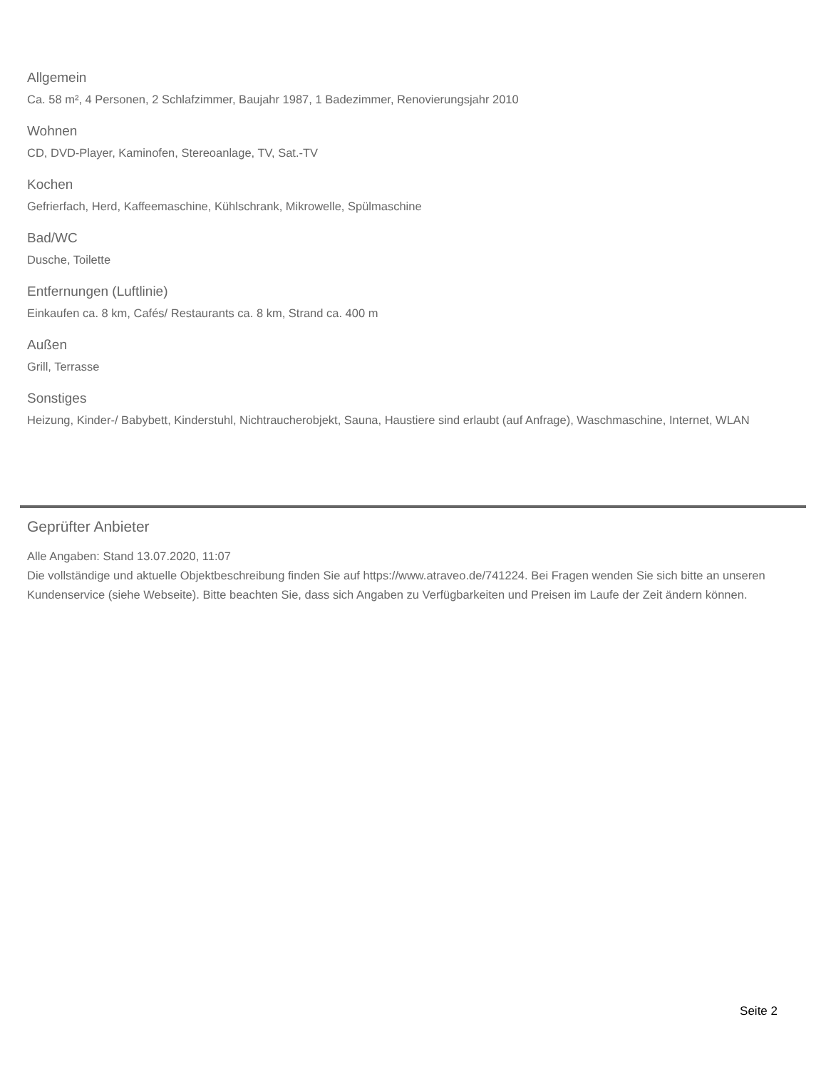Allgemein
Ca. 58 m², 4 Personen, 2 Schlafzimmer, Baujahr 1987, 1 Badezimmer, Renovierungsjahr 2010
Wohnen
CD, DVD-Player, Kaminofen, Stereoanlage, TV, Sat.-TV
Kochen
Gefrierfach, Herd, Kaffeemaschine, Kühlschrank, Mikrowelle, Spülmaschine
Bad/WC
Dusche, Toilette
Entfernungen (Luftlinie)
Einkaufen ca. 8 km, Cafés/ Restaurants ca. 8 km, Strand ca. 400 m
Außen
Grill, Terrasse
Sonstiges
Heizung, Kinder-/ Babybett, Kinderstuhl, Nichtraucherobjekt, Sauna, Haustiere sind erlaubt (auf Anfrage), Waschmaschine, Internet, WLAN
Geprüfter Anbieter
Alle Angaben: Stand 13.07.2020, 11:07
Die vollständige und aktuelle Objektbeschreibung finden Sie auf https://www.atraveo.de/741224. Bei Fragen wenden Sie sich bitte an unseren Kundenservice (siehe Webseite). Bitte beachten Sie, dass sich Angaben zu Verfügbarkeiten und Preisen im Laufe der Zeit ändern können.
Seite 2